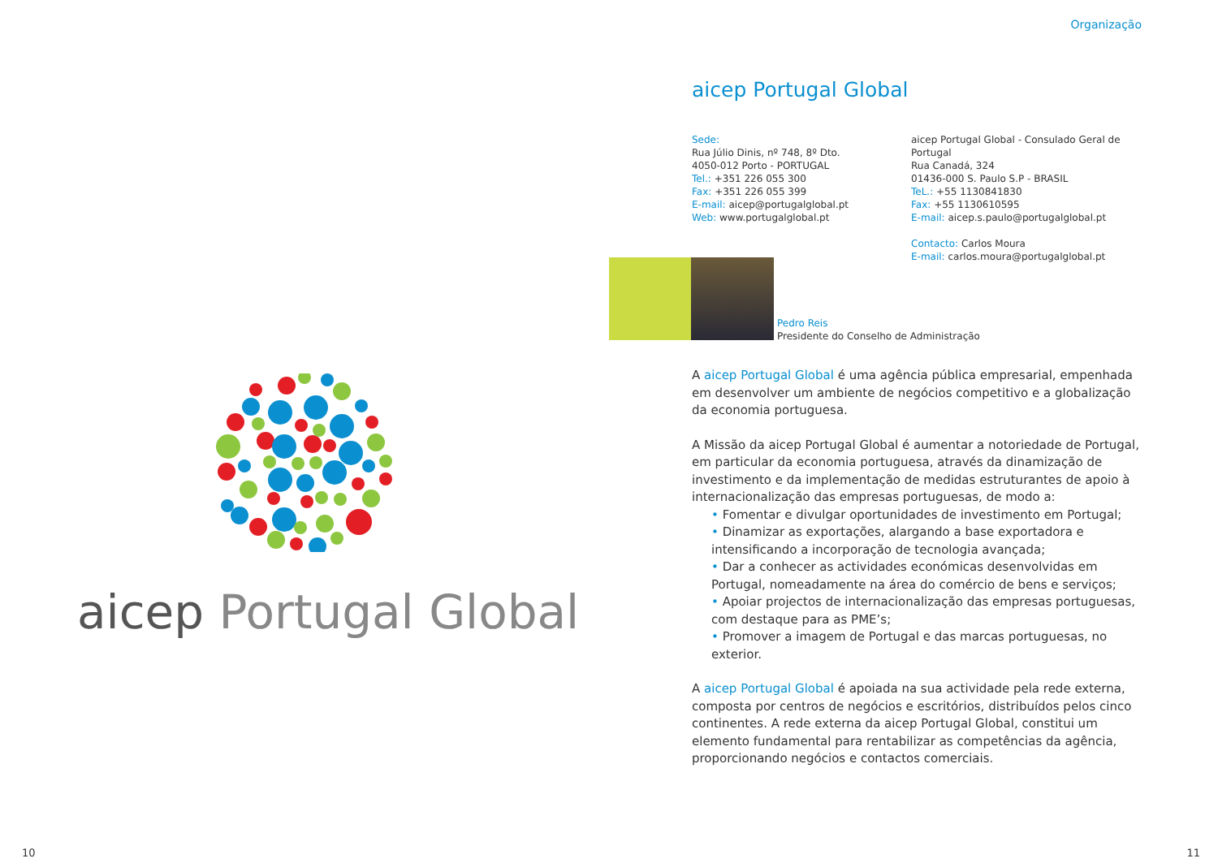aicep Portugal Global
10
Organização
aicep Portugal Global
Sede:
Rua Júlio Dinis, nº 748, 8º Dto.
4050-012 Porto - PORTUGAL
Tel.: +351 226 055 300
Fax: +351 226 055 399
E-mail: aicep@portugalglobal.pt
Web: www.portugalglobal.pt
aicep Portugal Global - Consulado Geral de Portugal
Rua Canadá, 324
01436-000 S. Paulo S.P - BRASIL
TeL.: +55 1130841830
Fax: +55 1130610595
E-mail: aicep.s.paulo@portugalglobal.pt
Contacto: Carlos Moura
E-mail: carlos.moura@portugalglobal.pt
Pedro Reis
Presidente do Conselho de Administração
A aicep Portugal Global é uma agência pública empresarial, empenhada em desenvolver um ambiente de negócios competitivo e a globalização da economia portuguesa.
A Missão da aicep Portugal Global é aumentar a notoriedade de Portugal, em particular da economia portuguesa, através da dinamização de investimento e da implementação de medidas estruturantes de apoio à internacionalização das empresas portuguesas, de modo a:
• Fomentar e divulgar oportunidades de investimento em Portugal;
• Dinamizar as exportações, alargando a base exportadora e intensificando a incorporação de tecnologia avançada;
• Dar a conhecer as actividades económicas desenvolvidas em Portugal, nomeadamente na área do comércio de bens e serviços;
• Apoiar projectos de internacionalização das empresas portuguesas, com destaque para as PME’s;
• Promover a imagem de Portugal e das marcas portuguesas, no exterior.
A aicep Portugal Global é apoiada na sua actividade pela rede externa, composta por centros de negócios e escritórios, distribuídos pelos cinco continentes. A rede externa da aicep Portugal Global, constitui um elemento fundamental para rentabilizar as competências da agência, proporcionando negócios e contactos comerciais.
11